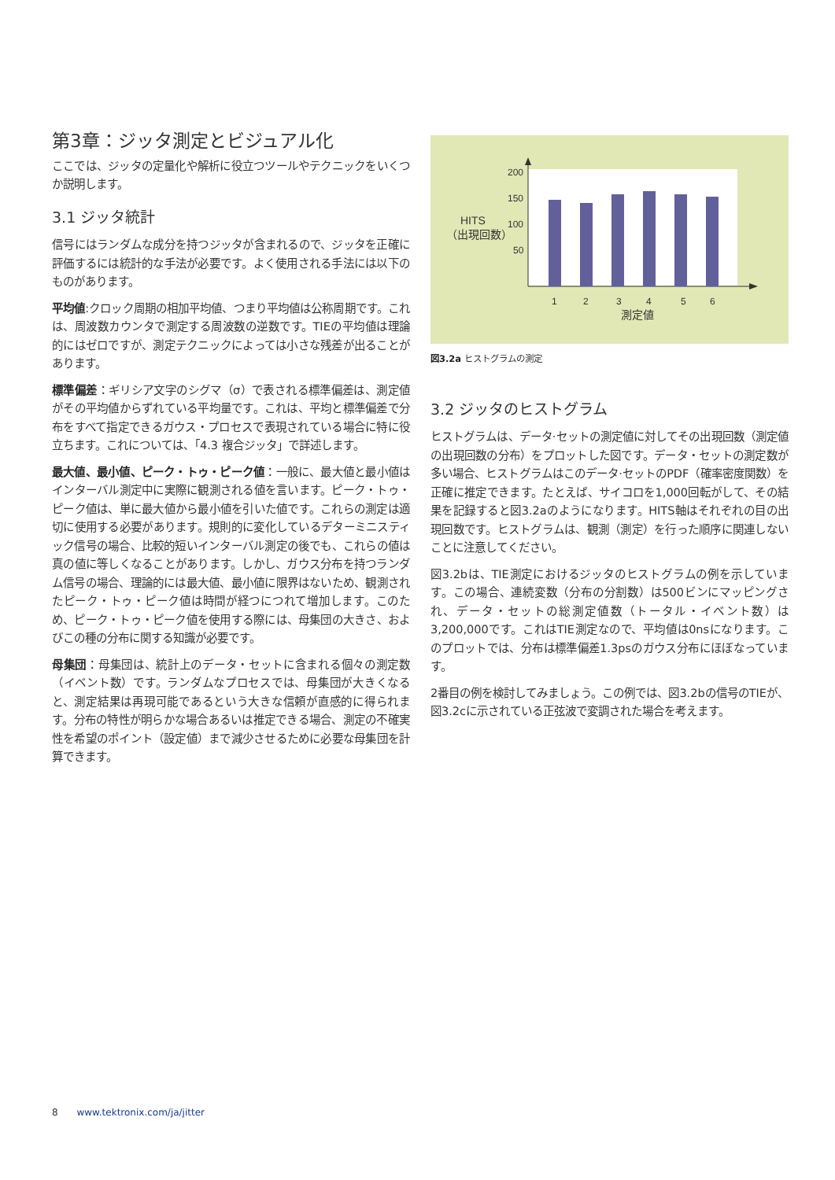第3章：ジッタ測定とビジュアル化
ここでは、ジッタの定量化や解析に役立つツールやテクニックをいくつか説明します。
3.1 ジッタ統計
信号にはランダムな成分を持つジッタが含まれるので、ジッタを正確に評価するには統計的な手法が必要です。よく使用される手法には以下のものがあります。
平均値:クロック周期の相加平均値、つまり平均値は公称周期です。これは、周波数カウンタで測定する周波数の逆数です。TIEの平均値は理論的にはゼロですが、測定テクニックによっては小さな残差が出ることがあります。
標準偏差：ギリシア文字のシグマ（σ）で表される標準偏差は、測定値がその平均値からずれている平均量です。これは、平均と標準偏差で分布をすべて指定できるガウス・プロセスで表現されている場合に特に役立ちます。これについては、「4.3 複合ジッタ」で詳述します。
最大値、最小値、ピーク・トゥ・ピーク値：一般に、最大値と最小値はインターバル測定中に実際に観測される値を言います。ピーク・トゥ・ピーク値は、単に最大値から最小値を引いた値です。これらの測定は適切に使用する必要があります。規則的に変化しているデターミニスティック信号の場合、比較的短いインターバル測定の後でも、これらの値は真の値に等しくなることがあります。しかし、ガウス分布を持つランダム信号の場合、理論的には最大値、最小値に限界はないため、観測されたピーク・トゥ・ピーク値は時間が経つにつれて増加します。このため、ピーク・トゥ・ピーク値を使用する際には、母集団の大きさ、およびこの種の分布に関する知識が必要です。
母集団：母集団は、統計上のデータ・セットに含まれる個々の測定数（イベント数）です。ランダムなプロセスでは、母集団が大きくなると、測定結果は再現可能であるという大きな信頼が直感的に得られます。分布の特性が明らかな場合あるいは推定できる場合、測定の不確実性を希望のポイント（設定値）まで減少させるために必要な母集団を計算できます。
200
150
100
50
HITS
（出現回数）
1
2
3
4
5
6
測定値
図3.2a ヒストグラムの測定
3.2 ジッタのヒストグラム
ヒストグラムは、データ·セットの測定値に対してその出現回数（測定値の出現回数の分布）をプロットした図です。データ・セットの測定数が多い場合、ヒストグラムはこのデータ·セットのPDF（確率密度関数）を正確に推定できます。たとえば、サイコロを1,000回転がして、その結果を記録すると図3.2aのようになります。HITS軸はそれぞれの目の出現回数です。ヒストグラムは、観測（測定）を行った順序に関連しないことに注意してください。
図3.2bは、TIE測定におけるジッタのヒストグラムの例を示しています。この場合、連続変数（分布の分割数）は500ビンにマッピングされ、データ・セットの総測定値数（トータル・イベント数）は3,200,000です。これはTIE測定なので、平均値は0nsになります。このプロットでは、分布は標準偏差1.3psのガウス分布にほぼなっています。
2番目の例を検討してみましょう。この例では、図3.2bの信号のTIEが、図3.2cに示されている正弦波で変調された場合を考えます。
8 www.tektronix.com/ja/jitter